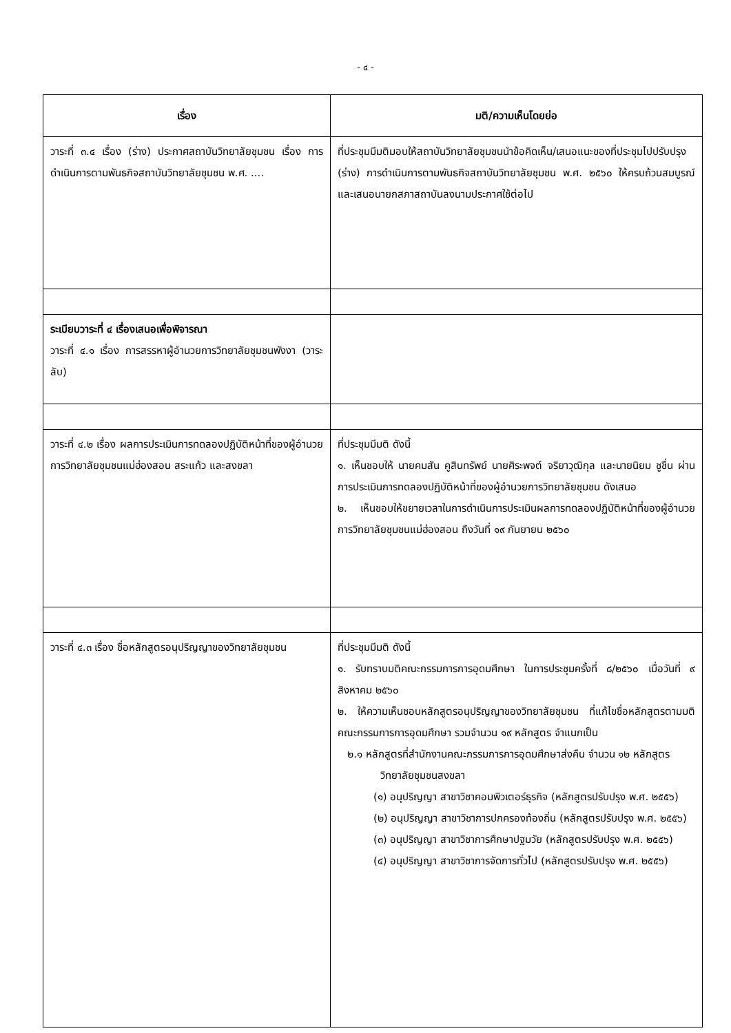- ๔ -
| เรื่อง | มติ/ความเห็นโดยย่อ |
| --- | --- |
| วาระที่ ๓.๔ เรื่อง (ร่าง) ประกาศสถาบันวิทยาลัยชุมชน เรื่อง การดำเนินการตามพันธกิจสถาบันวิทยาลัยชุมชน พ.ศ. .... | ที่ประชุมมีมติมอบให้สถาบันวิทยาลัยชุมชนนำข้อคิดเห็น/เสนอแนะของที่ประชุมไปปรับปรุง (ร่าง) การดำเนินการตามพันธกิจสถาบันวิทยาลัยชุมชน พ.ศ. ๒๕๖๐ ให้ครบถ้วนสมบูรณ์และเสนอนายกสภาสถาบันลงนามประกาศใช้ต่อไป |
| ระเบียบวาระที่ ๔ เรื่องเสนอเพื่อพิจารณา วาระที่ ๔.๑ เรื่อง การสรรหาผู้อำนวยการวิทยาลัยชุมชนพังงา (วาระลับ) | |
| วาระที่ ๔.๒ เรื่อง ผลการประเมินการทดลองปฏิบัติหน้าที่ของผู้อำนวยการวิทยาลัยชุมชนแม่ฮ่องสอน สระแก้ว และสงขลา | ที่ประชุมมีมติ ดังนี้ ๑. เห็นชอบให้ นายคมสัน คูสินทรัพย์ นายศิระพจต์ จริยาวุฒิกุล และนายนิยม ชูชื่น ผ่านการประเมินการทดลองปฏิบัติหน้าที่ของผู้อำนวยการวิทยาลัยชุมชน ดังเสนอ ๒. เห็นชอบให้ขยายเวลาในการดำเนินการประเมินผลการทดลองปฏิบัติหน้าที่ของผู้อำนวยการวิทยาลัยชุมชนแม่ฮ่องสอน ถึงวันที่ ๑๙ กันยายน ๒๕๖๐ |
| วาระที่ ๔.๓ เรื่อง ชื่อหลักสูตรอนุปริญญาของวิทยาลัยชุมชน | ที่ประชุมมีมติ ดังนี้ ๑. รับทราบมติคณะกรรมการการอุดมศึกษา ในการประชุมครั้งที่ ๘/๒๕๖๐ เมื่อวันที่ ๙ สิงหาคม ๒๕๖๐ ๒. ให้ความเห็นชอบหลักสูตรอนุปริญญาของวิทยาลัยชุมชน ที่แก้ไขชื่อหลักสูตรตามมติคณะกรรมการการอุดมศึกษา รวมจำนวน ๑๙ หลักสูตร จำแนกเป็น ๒.๑ หลักสูตรที่สำนักงานคณะกรรมการการอุดมศึกษาส่งคืน จำนวน ๑๒ หลักสูตร วิทยาลัยชุมชนสงขลา (๑) อนุปริญญา สาขาวิชาคอมพิวเตอร์ธุรกิจ (หลักสูตรปรับปรุง พ.ศ. ๒๕๕๖) (๒) อนุปริญญา สาขาวิชาการปกครองท้องถิ่น (หลักสูตรปรับปรุง พ.ศ. ๒๕๕๖) (๓) อนุปริญญา สาขาวิชาการศึกษาปฐมวัย (หลักสูตรปรับปรุง พ.ศ. ๒๕๕๖) (๔) อนุปริญญา สาขาวิชาการจัดการทั่วไป (หลักสูตรปรับปรุง พ.ศ. ๒๕๕๖) |